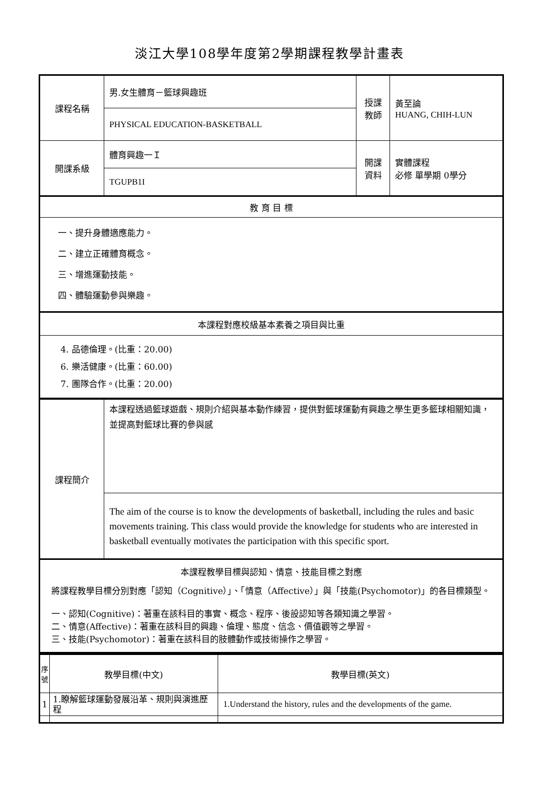淡江大學108學年度第2學期課程教學計畫表
| 課程名稱 | 男.女生體育－籃球興趣班 | 授課 教師 | 黃至論 HUANG, CHIH-LUN |
| | PHYSICAL EDUCATION-BASKETBALL | | |
| 開課系級 | 體育興趣一Ｉ | 開課 資料 | 實體課程 必修 單學期 0學分 |
| | TGUPB1I | | |
| 教 育 目 標 | | | |
| 一、提升身體適應能力。 二、建立正確體育概念。 三、增進運動技能。 四、體驗運動參與樂趣。 | | | |
| 本課程對應校級基本素養之項目與比重 | | | |
| 4. 品德倫理。(比重：20.00) 6. 樂活健康。(比重：60.00) 7. 團隊合作。(比重：20.00) | | | |
| 課程簡介 | 本課程透過籃球遊戲、規則介紹與基本動作練習，提供對籃球運動有興趣之學生更多籃球相關知識，並提高對籃球比賽的參與感 |
| | The aim of the course is to know the developments of basketball, including the rules and basic movements training. This class would provide the knowledge for students who are interested in basketball eventually motivates the participation with this specific sport. |
| 本課程教學目標與認知、情意、技能目標之對應 將課程教學目標分別對應「認知（Cognitive）」、「情意（Affective）」與「技能(Psychomotor)」的各目標類型。 一、認知(Cognitive)：著重在該科目的事實、概念、程序、後設認知等各類知識之學習。 二、情意(Affective)：著重在該科目的興趣、倫理、態度、信念、價值觀等之學習。 三、技能(Psychomotor)：著重在該科目的肢體動作或技術操作之學習。 | |
| 序號 | 教學目標(中文) | 教學目標(英文) |
| 1 | 1.瞭解籃球運動發展沿革、規則與演進歷程 | 1.Understand the history, rules and the developments of the game. |